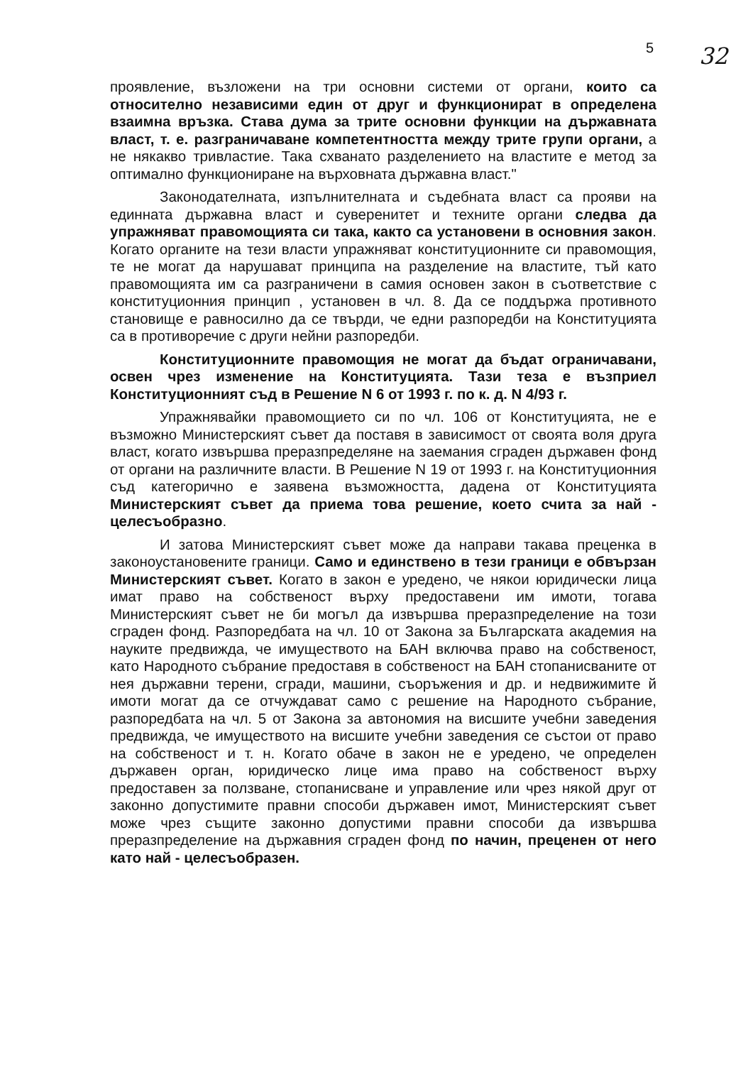5 32
проявление, възложени на три основни системи от органи, които са относително независими един от друг и функционират в определена взаимна връзка. Става дума за трите основни функции на държавната власт, т. е. разграничаване компетентността между трите групи органи, а не някакво тривластие. Така схванато разделението на властите е метод за оптимално функциониране на върховната държавна власт."
Законодателната, изпълнителната и съдебната власт са прояви на единната държавна власт и суверенитет и техните органи следва да упражняват правомощията си така, както са установени в основния закон. Когато органите на тези власти упражняват конституционните си правомощия, те не могат да нарушават принципа на разделение на властите, тъй като правомощията им са разграничени в самия основен закон в съответствие с конституционния принцип , установен в чл. 8. Да се поддържа противното становище е равносилно да се твърди, че едни разпоредби на Конституцията са в противоречие с други нейни разпоредби.
Конституционните правомощия не могат да бъдат ограничавани, освен чрез изменение на Конституцията. Тази теза е възприел Конституционният съд в Решение N 6 от 1993 г. по к. д. N 4/93 г.
Упражнявайки правомощието си по чл. 106 от Конституцията, не е възможно Министерският съвет да поставя в зависимост от своята воля друга власт, когато извършва преразпределяне на заемания сграден държавен фонд от органи на различните власти. В Решение N 19 от 1993 г. на Конституционния съд категорично е заявена възможността, дадена от Конституцията Министерският съвет да приема това решение, което счита за най - целесъобразно.
И затова Министерският съвет може да направи такава преценка в законоустановените граници. Само и единствено в тези граници е обвързан Министерският съвет. Когато в закон е уредено, че някои юридически лица имат право на собственост върху предоставени им имоти, тогава Министерският съвет не би могъл да извършва преразпределение на този сграден фонд. Разпоредбата на чл. 10 от Закона за Българската академия на науките предвижда, че имуществото на БАН включва право на собственост, като Народното събрание предоставя в собственост на БАН стопанисваните от нея държавни терени, сгради, машини, съоръжения и др. и недвижимите й имоти могат да се отчуждават само с решение на Народното събрание, разпоредбата на чл. 5 от Закона за автономия на висшите учебни заведения предвижда, че имуществото на висшите учебни заведения се състои от право на собственост и т. н. Когато обаче в закон не е уредено, че определен държавен орган, юридическо лице има право на собственост върху предоставен за ползване, стопанисване и управление или чрез някой друг от законно допустимите правни способи държавен имот, Министерският съвет може чрез същите законно допустими правни способи да извършва преразпределение на държавния сграден фонд по начин, преценен от него като най - целесъобразен.